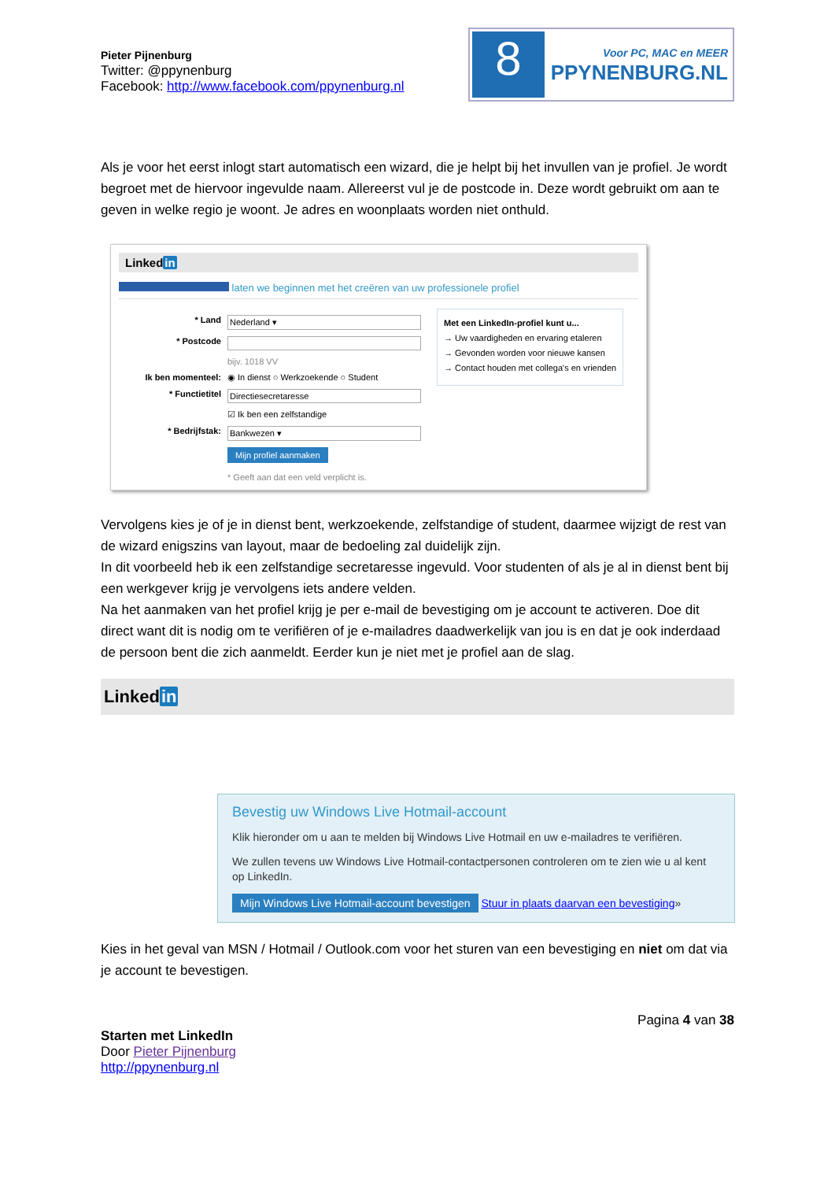Pieter Pijnenburg
Twitter: @ppynenburg
Facebook: http://www.facebook.com/ppynenburg.nl
8
Voor PC, MAC en MEER
PPYNENBURG.NL
Als je voor het eerst inlogt start automatisch een wizard, die je helpt bij het invullen van je profiel. Je wordt begroet met de hiervoor ingevulde naam. Allereerst vul je de postcode in. Deze wordt gebruikt om aan te geven in welke regio je woont. Je adres en woonplaats worden niet onthuld.
Linkedin
laten we beginnen met het creëren van uw professionele profiel
* Land Nederland ▾
* Postcode
bijv. 1018 VV
Ik ben momenteel: ◉ In dienst ○ Werkzoekende ○ Student
* Functietitel Directiesecretaresse
☑ Ik ben een zelfstandige
* Bedrijfstak: Bankwezen ▾
Mijn profiel aanmaken
* Geeft aan dat een veld verplicht is.
Met een LinkedIn-profiel kunt u...
→ Uw vaardigheden en ervaring etaleren
→ Gevonden worden voor nieuwe kansen
→ Contact houden met collega's en vrienden
Vervolgens kies je of je in dienst bent, werkzoekende, zelfstandige of student, daarmee wijzigt de rest van de wizard enigszins van layout, maar de bedoeling zal duidelijk zijn.
In dit voorbeeld heb ik een zelfstandige secretaresse ingevuld. Voor studenten of als je al in dienst bent bij een werkgever krijg je vervolgens iets andere velden.
Na het aanmaken van het profiel krijg je per e-mail de bevestiging om je account te activeren. Doe dit direct want dit is nodig om te verifiëren of je e-mailadres daadwerkelijk van jou is en dat je ook inderdaad de persoon bent die zich aanmeldt. Eerder kun je niet met je profiel aan de slag.
Linkedin
Bevestig uw Windows Live Hotmail-account
Klik hieronder om u aan te melden bij Windows Live Hotmail en uw e-mailadres te verifiëren.
We zullen tevens uw Windows Live Hotmail-contactpersonen controleren om te zien wie u al kent op LinkedIn.
Mijn Windows Live Hotmail-account bevestigen Stuur in plaats daarvan een bevestiging»
Kies in het geval van MSN / Hotmail / Outlook.com voor het sturen van een bevestiging en niet om dat via je account te bevestigen.
Pagina 4 van 38
Starten met LinkedIn
Door Pieter Pijnenburg
http://ppynenburg.nl